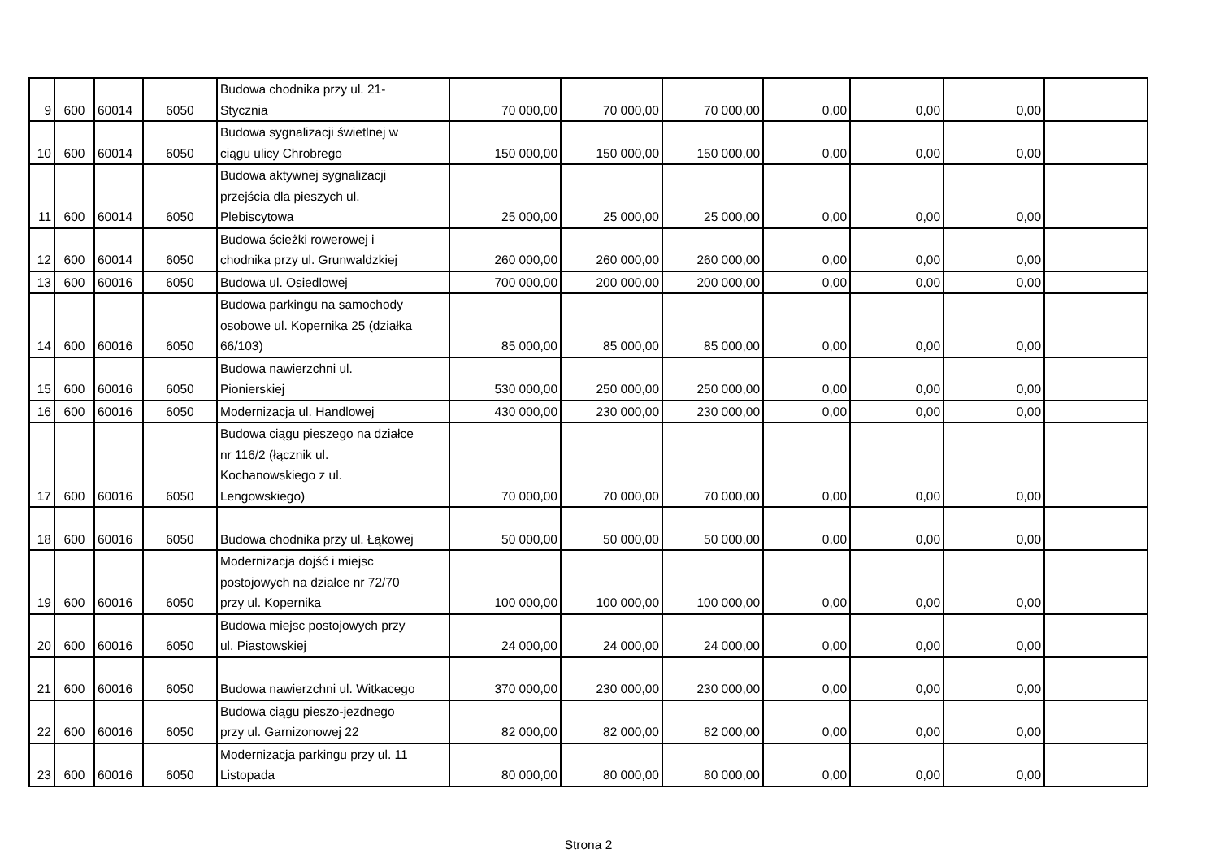| 9 | 600 | 60014 | 6050 | Budowa chodnika przy ul. 21- Stycznia | 70 000,00 | 70 000,00 | 70 000,00 | 0,00 | 0,00 | 0,00 | |
| 10 | 600 | 60014 | 6050 | Budowa sygnalizacji świetlnej w ciągu ulicy Chrobrego | 150 000,00 | 150 000,00 | 150 000,00 | 0,00 | 0,00 | 0,00 | |
| 11 | 600 | 60014 | 6050 | Budowa aktywnej sygnalizacji przejścia dla pieszych ul. Plebiscytowa | 25 000,00 | 25 000,00 | 25 000,00 | 0,00 | 0,00 | 0,00 | |
| 12 | 600 | 60014 | 6050 | Budowa ścieżki rowerowej i chodnika przy ul. Grunwaldzkiej | 260 000,00 | 260 000,00 | 260 000,00 | 0,00 | 0,00 | 0,00 | |
| 13 | 600 | 60016 | 6050 | Budowa ul. Osiedlowej | 700 000,00 | 200 000,00 | 200 000,00 | 0,00 | 0,00 | 0,00 | |
| 14 | 600 | 60016 | 6050 | Budowa parkingu na samochody osobowe ul. Kopernika 25 (działka 66/103) | 85 000,00 | 85 000,00 | 85 000,00 | 0,00 | 0,00 | 0,00 | |
| 15 | 600 | 60016 | 6050 | Budowa nawierzchni ul. Pionierskiej | 530 000,00 | 250 000,00 | 250 000,00 | 0,00 | 0,00 | 0,00 | |
| 16 | 600 | 60016 | 6050 | Modernizacja ul. Handlowej | 430 000,00 | 230 000,00 | 230 000,00 | 0,00 | 0,00 | 0,00 | |
| 17 | 600 | 60016 | 6050 | Budowa ciągu pieszego na działce nr 116/2 (łącznik ul. Kochanowskiego z ul. Lengowskiego) | 70 000,00 | 70 000,00 | 70 000,00 | 0,00 | 0,00 | 0,00 | |
| 18 | 600 | 60016 | 6050 | Budowa chodnika przy ul. Łąkowej | 50 000,00 | 50 000,00 | 50 000,00 | 0,00 | 0,00 | 0,00 | |
| 19 | 600 | 60016 | 6050 | Modernizacja dojść i miejsc postojowych na działce nr 72/70 przy ul. Kopernika | 100 000,00 | 100 000,00 | 100 000,00 | 0,00 | 0,00 | 0,00 | |
| 20 | 600 | 60016 | 6050 | Budowa miejsc postojowych przy ul. Piastowskiej | 24 000,00 | 24 000,00 | 24 000,00 | 0,00 | 0,00 | 0,00 | |
| 21 | 600 | 60016 | 6050 | Budowa nawierzchni ul. Witkacego | 370 000,00 | 230 000,00 | 230 000,00 | 0,00 | 0,00 | 0,00 | |
| 22 | 600 | 60016 | 6050 | Budowa ciągu pieszo-jezdnego przy ul. Garnizonowej 22 | 82 000,00 | 82 000,00 | 82 000,00 | 0,00 | 0,00 | 0,00 | |
| 23 | 600 | 60016 | 6050 | Modernizacja parkingu przy ul. 11 Listopada | 80 000,00 | 80 000,00 | 80 000,00 | 0,00 | 0,00 | 0,00 | |
Strona 2